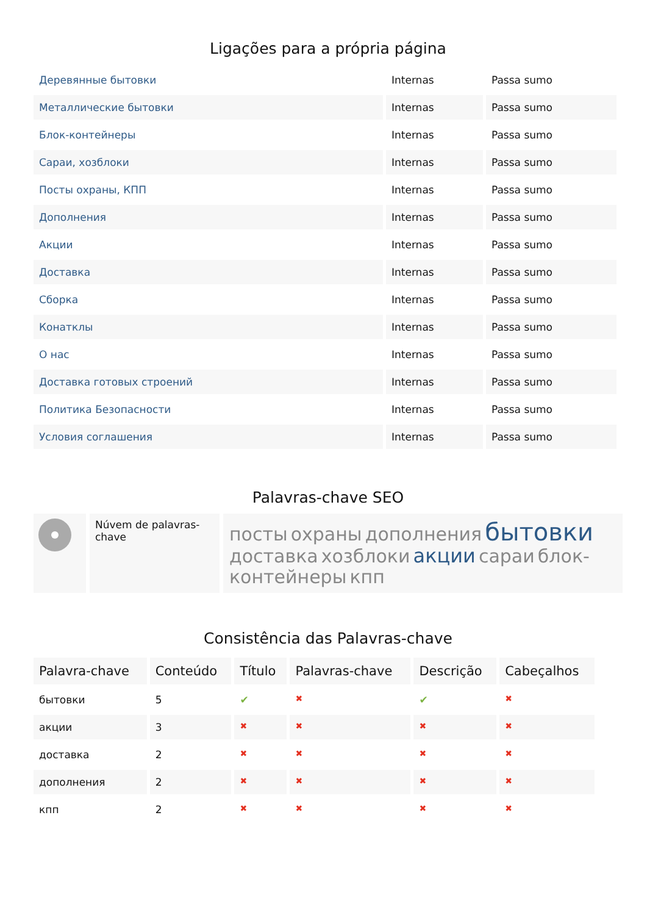Ligações para a própria página
| Деревянные бытовки | Internas | Passa sumo |
| Металлические бытовки | Internas | Passa sumo |
| Блок-контейнеры | Internas | Passa sumo |
| Сараи, хозблоки | Internas | Passa sumo |
| Посты охраны, КПП | Internas | Passa sumo |
| Дополнения | Internas | Passa sumo |
| Акции | Internas | Passa sumo |
| Доставка | Internas | Passa sumo |
| Сборка | Internas | Passa sumo |
| Конатклы | Internas | Passa sumo |
| О нас | Internas | Passa sumo |
| Доставка готовых строений | Internas | Passa sumo |
| Политика Безопасности | Internas | Passa sumo |
| Условия соглашения | Internas | Passa sumo |
Palavras-chave SEO
Núvem de palavras-chave
посты охраны дополнения бытовки доставка хозблоки акции сараи блок-контейнеры кпп
Consistência das Palavras-chave
| Palavra-chave | Conteúdo | Título | Palavras-chave | Descrição | Cabeçalhos |
| --- | --- | --- | --- | --- | --- |
| бытовки | 5 | ✔ | ✖ | ✔ | ✖ |
| акции | 3 | ✖ | ✖ | ✖ | ✖ |
| доставка | 2 | ✖ | ✖ | ✖ | ✖ |
| дополнения | 2 | ✖ | ✖ | ✖ | ✖ |
| кпп | 2 | ✖ | ✖ | ✖ | ✖ |